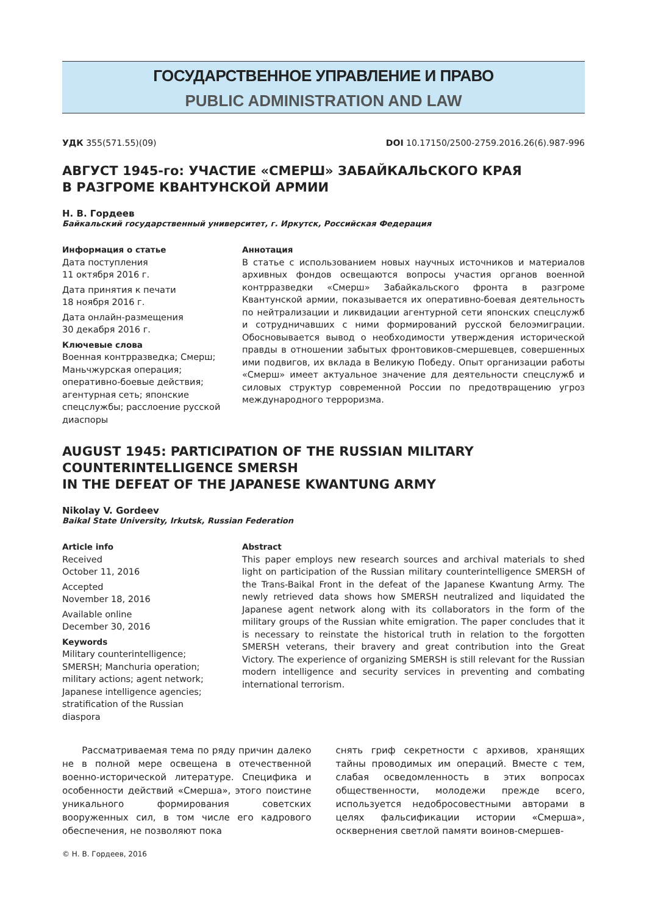ГОСУДАРСТВЕННОЕ УПРАВЛЕНИЕ И ПРАВО
PUBLIC ADMINISTRATION AND LAW
УДК 355(571.55)(09) DOI 10.17150/2500-2759.2016.26(6).987-996
АВГУСТ 1945-го: УЧАСТИЕ «СМЕРШ» ЗАБАЙКАЛЬСКОГО КРАЯ
В РАЗГРОМЕ КВАНТУНСКОЙ АРМИИ
Н. В. Гордеев
Байкальский государственный университет, г. Иркутск, Российская Федерация
Информация о статье
Дата поступления
11 октября 2016 г.
Дата принятия к печати
18 ноября 2016 г.
Дата онлайн-размещения
30 декабря 2016 г.
Ключевые слова
Военная контрразведка; Смерш; Маньчжурская операция; оперативно-боевые действия; агентурная сеть; японские спецслужбы; расслоение русской диаспоры
Аннотация
В статье с использованием новых научных источников и материалов архивных фондов освещаются вопросы участия органов военной контрразведки «Смерш» Забайкальского фронта в разгроме Квантунской армии, показывается их оперативно-боевая деятельность по нейтрализации и ликвидации агентурной сети японских спецслужб и сотрудничавших с ними формирований русской белоэмиграции. Обосновывается вывод о необходимости утверждения исторической правды в отношении забытых фронтовиков-смершевцев, совершенных ими подвигов, их вклада в Великую Победу. Опыт организации работы «Смерш» имеет актуальное значение для деятельности спецслужб и силовых структур современной России по предотвращению угроз международного терроризма.
AUGUST 1945: PARTICIPATION OF THE RUSSIAN MILITARY
COUNTERINTELLIGENCE SMERSH
IN THE DEFEAT OF THE JAPANESE KWANTUNG ARMY
Nikolay V. Gordeev
Baikal State University, Irkutsk, Russian Federation
Article info
Received
October 11, 2016
Accepted
November 18, 2016
Available online
December 30, 2016
Keywords
Military counterintelligence; SMERSH; Manchuria operation; military actions; agent network; Japanese intelligence agencies; stratification of the Russian diaspora
Abstract
This paper employs new research sources and archival materials to shed light on participation of the Russian military counterintelligence SMERSH of the Trans-Baikal Front in the defeat of the Japanese Kwantung Army. The newly retrieved data shows how SMERSH neutralized and liquidated the Japanese agent network along with its collaborators in the form of the military groups of the Russian white emigration. The paper concludes that it is necessary to reinstate the historical truth in relation to the forgotten SMERSH veterans, their bravery and great contribution into the Great Victory. The experience of organizing SMERSH is still relevant for the Russian modern intelligence and security services in preventing and combating international terrorism.
Рассматриваемая тема по ряду причин далеко не в полной мере освещена в отечественной военно-исторической литературе. Специфика и особенности действий «Смерша», этого поистине уникального формирования советских вооруженных сил, в том числе его кадрового обеспечения, не позволяют пока
снять гриф секретности с архивов, хранящих тайны проводимых им операций. Вместе с тем, слабая осведомленность в этих вопросах общественности, молодежи прежде всего, используется недобросовестными авторами в целях фальсификации истории «Смерша», осквернения светлой памяти воинов-смершев-
© Н. В. Гордеев, 2016